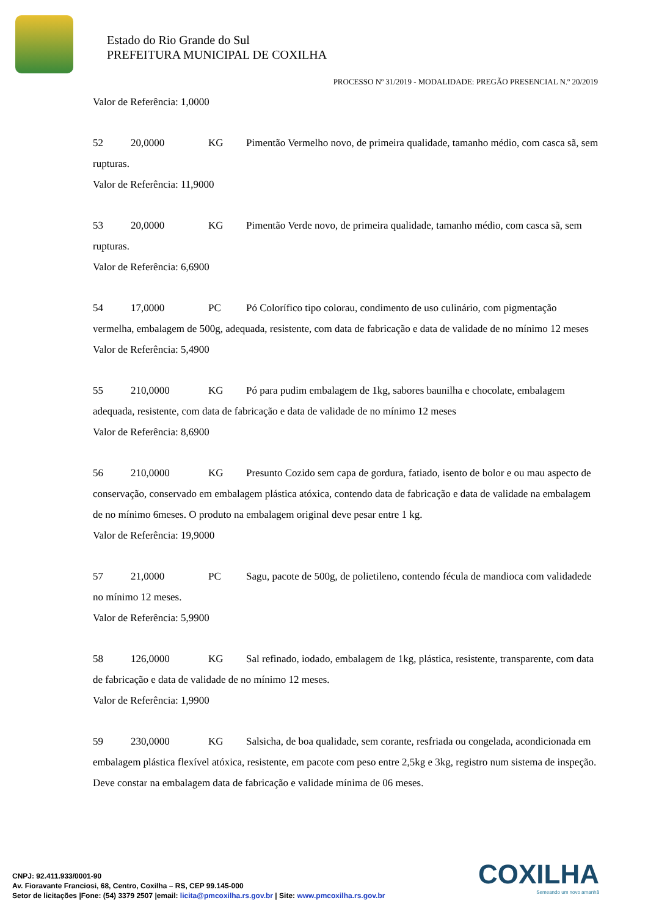Estado do Rio Grande do Sul
PREFEITURA MUNICIPAL DE COXILHA
PROCESSO Nº 31/2019 - MODALIDADE: PREGÃO PRESENCIAL N.º 20/2019
Valor de Referência: 1,0000
52 20,0000 KG Pimentão Vermelho novo, de primeira qualidade, tamanho médio, com casca sã, sem rupturas.
Valor de Referência: 11,9000
53 20,0000 KG Pimentão Verde novo, de primeira qualidade, tamanho médio, com casca sã, sem rupturas.
Valor de Referência: 6,6900
54 17,0000 PC Pó Colorífico tipo colorau, condimento de uso culinário, com pigmentação vermelha, embalagem de 500g, adequada, resistente, com data de fabricação e data de validade de no mínimo 12 meses
Valor de Referência: 5,4900
55 210,0000 KG Pó para pudim embalagem de 1kg, sabores baunilha e chocolate, embalagem adequada, resistente, com data de fabricação e data de validade de no mínimo 12 meses
Valor de Referência: 8,6900
56 210,0000 KG Presunto Cozido sem capa de gordura, fatiado, isento de bolor e ou mau aspecto de conservação, conservado em embalagem plástica atóxica, contendo data de fabricação e data de validade na embalagem de no mínimo 6meses. O produto na embalagem original deve pesar entre 1 kg.
Valor de Referência: 19,9000
57 21,0000 PC Sagu, pacote de 500g, de polietileno, contendo fécula de mandioca com validadede no mínimo 12 meses.
Valor de Referência: 5,9900
58 126,0000 KG Sal refinado, iodado, embalagem de 1kg, plástica, resistente, transparente, com data de fabricação e data de validade de no mínimo 12 meses.
Valor de Referência: 1,9900
59 230,0000 KG Salsicha, de boa qualidade, sem corante, resfriada ou congelada, acondicionada em embalagem plástica flexível atóxica, resistente, em pacote com peso entre 2,5kg e 3kg, registro num sistema de inspeção. Deve constar na embalagem data de fabricação e validade mínima de 06 meses.
COXILHA
Semeando um novo amanhã
CNPJ: 92.411.933/0001-90
Av. Fioravante Franciosi, 68, Centro, Coxilha – RS, CEP 99.145-000
Setor de licitações |Fone: (54) 3379 2507 |email: licita@pmcoxilha.rs.gov.br | Site: www.pmcoxilha.rs.gov.br